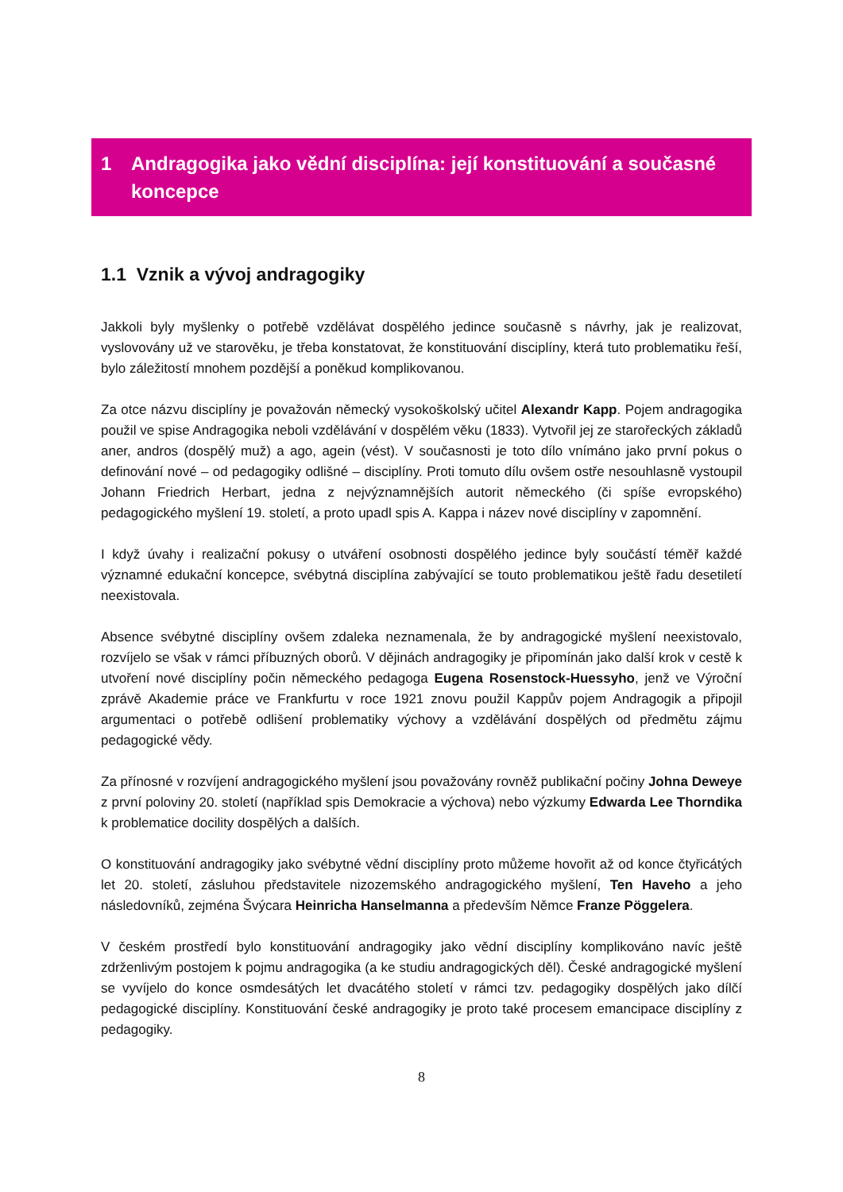1 Andragogika jako vědní disciplína: její konstituování a současné koncepce
1.1 Vznik a vývoj andragogiky
Jakkoli byly myšlenky o potřebě vzdělávat dospělého jedince současně s návrhy, jak je realizovat, vyslovovány už ve starověku, je třeba konstatovat, že konstituování disciplíny, která tuto problematiku řeší, bylo záležitostí mnohem pozdější a poněkud komplikovanou.
Za otce názvu disciplíny je považován německý vysokoškolský učitel Alexandr Kapp. Pojem andragogika použil ve spise Andragogika neboli vzdělávání v dospělém věku (1833). Vytvořil jej ze starořeckých základů aner, andros (dospělý muž) a ago, agein (vést). V současnosti je toto dílo vnímáno jako první pokus o definování nové – od pedagogiky odlišné – disciplíny. Proti tomuto dílu ovšem ostře nesouhlasně vystoupil Johann Friedrich Herbart, jedna z nejvýznamnějších autorit německého (či spíše evropského) pedagogického myšlení 19. století, a proto upadl spis A. Kappa i název nové disciplíny v zapomnění.
I když úvahy i realizační pokusy o utváření osobnosti dospělého jedince byly součástí téměř každé významné edukační koncepce, svébytná disciplína zabývající se touto problematikou ještě řadu desetiletí neexistovala.
Absence svébytné disciplíny ovšem zdaleka neznamenala, že by andragogické myšlení neexistovalo, rozvíjelo se však v rámci příbuzných oborů. V dějinách andragogiky je připomínán jako další krok v cestě k utvoření nové disciplíny počin německého pedagoga Eugena Rosenstock-Huessyho, jenž ve Výroční zprávě Akademie práce ve Frankfurtu v roce 1921 znovu použil Kappův pojem Andragogik a připojil argumentaci o potřebě odlišení problematiky výchovy a vzdělávání dospělých od předmětu zájmu pedagogické vědy.
Za přínosné v rozvíjení andragogického myšlení jsou považovány rovněž publikační počiny Johna Deweye z první poloviny 20. století (například spis Demokracie a výchova) nebo výzkumy Edwarda Lee Thorndika k problematice docility dospělých a dalších.
O konstituování andragogiky jako svébytné vědní disciplíny proto můžeme hovořit až od konce čtyřicátých let 20. století, zásluhou představitele nizozemského andragogického myšlení, Ten Haveho a jeho následovníků, zejména Švýcara Heinricha Hanselmanna a především Němce Franze Pöggelera.
V českém prostředí bylo konstituování andragogiky jako vědní disciplíny komplikováno navíc ještě zdrženlivým postojem k pojmu andragogika (a ke studiu andragogických děl). České andragogické myšlení se vyvíjelo do konce osmdesátých let dvacátého století v rámci tzv. pedagogiky dospělých jako dílčí pedagogické disciplíny. Konstituování české andragogiky je proto také procesem emancipace disciplíny z pedagogiky.
8